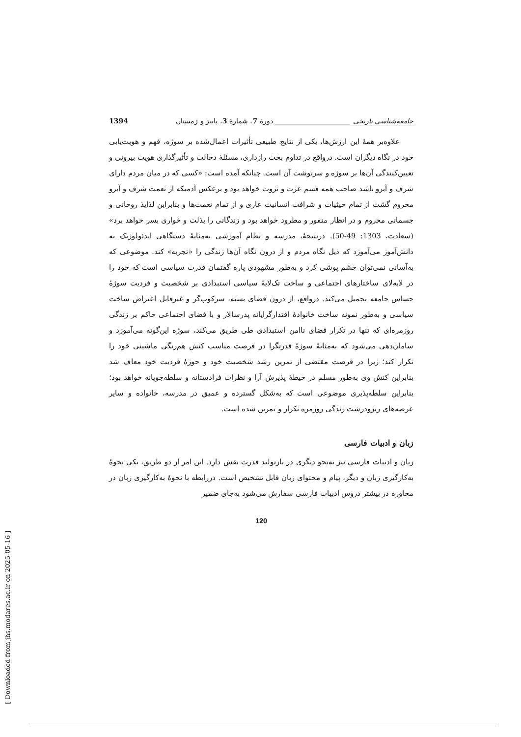جامعه‌شناسی تاریخی ______________________ دورهٔ 7، شمارهٔ 3، پاییز و زمستان 1394
علاوه‌بر همهٔ این ارزش‌ها، یکی از نتایج طبیعی تأثیرات اعمال‌شده بر سوژه، فهم و هویت‌یابی خود در نگاه دیگران است. درواقع در تداوم بحث رازداری، مسئلهٔ دخالت و تأثیرگذاری هویت بیرونی و تعیین‌کنندگی آن‌ها بر سوژه و سرنوشت آن است. چنانکه آمده است: «کسی که در میان مردم دارای شرف و آبرو باشد صاحب همه قسم عزت و ثروت خواهد بود و برعکس آدمیکه از نعمت شرف و آبرو محروم گشت از تمام حیثیات و شرافت انسانیت عاری و از تمام نعمت‌ها و بنابراین لذایذ روحانی و جسمانی محروم و در انظار منفور و مطرود خواهد بود و زندگانی را بذلت و خواری بسر خواهد برد» (سعادت، 1303: 49-50). درنتیجهٔ، مدرسه و نظام آموزشی به‌مثابهٔ دستگاهی ایدئولوژیک به دانش‌آموز می‌آموزد که ذیل نگاه مردم و از درون نگاه آن‌ها زندگی را «تجربه» کند. موضوعی که به‌آسانی نمی‌توان چشم پوشی کرد و به‌طور مشهودی پاره گفتمان قدرت سیاسی است که خود را در لابه‌لای ساختارهای اجتماعی و ساخت تک‌لایهٔ سیاسی استبدادی بر شخصیت و فردیت سوژهٔ حساس جامعه تحمیل می‌کند. درواقع، از درون فضای بسته، سرکوب‌گر و غیرقابل اعتراض ساخت سیاسی و به‌طور نمونه ساخت خانوادهٔ اقتدارگرایانه پدرسالار و با فضای اجتماعی حاکم بر زندگی روزمره‌ای که تنها در تکرار فضای ناامن استبدادی طی طریق می‌کند، سوژه این‌گونه می‌آموزد و سامان‌دهی می‌شود که به‌مثابهٔ سوژهٔ قدرتگرا در فرصت مناسب کنش هم‌رنگی ماشینی خود را تکرار کند؛ زیرا در فرصت مقتضی از تمرین رشد شخصیت خود و حوزهٔ فردیت خود معاف شد بنابراین کنش وی به‌طور مسلم در حیطهٔ پذیرش آرا و نظرات فرادستانه و سلطه‌جویانه خواهد بود؛ بنابراین سلطه‌پذیری موضوعی است که به‌شکل گسترده و عمیق در مدرسه، خانواده و سایر عرصه‌های ریزودرشت زندگی روزمره تکرار و تمرین شده است.
زبان و ادبیات فارسی
زبان و ادبیات فارسی نیز به‌نحو دیگری در بازتولید قدرت نقش دارد. این امر از دو طریق، یکی نحوهٔ به‌کارگیری زبان و دیگر، پیام و محتوای زبان قابل تشخیص است. دررابطه با نحوهٔ به‌کارگیری زبان در محاوره در بیشتر دروس ادبیات فارسی سفارش می‌شود به‌جای ضمیر
120
[ Downloaded from jhs.modares.ac.ir on 2025-05-16 ]